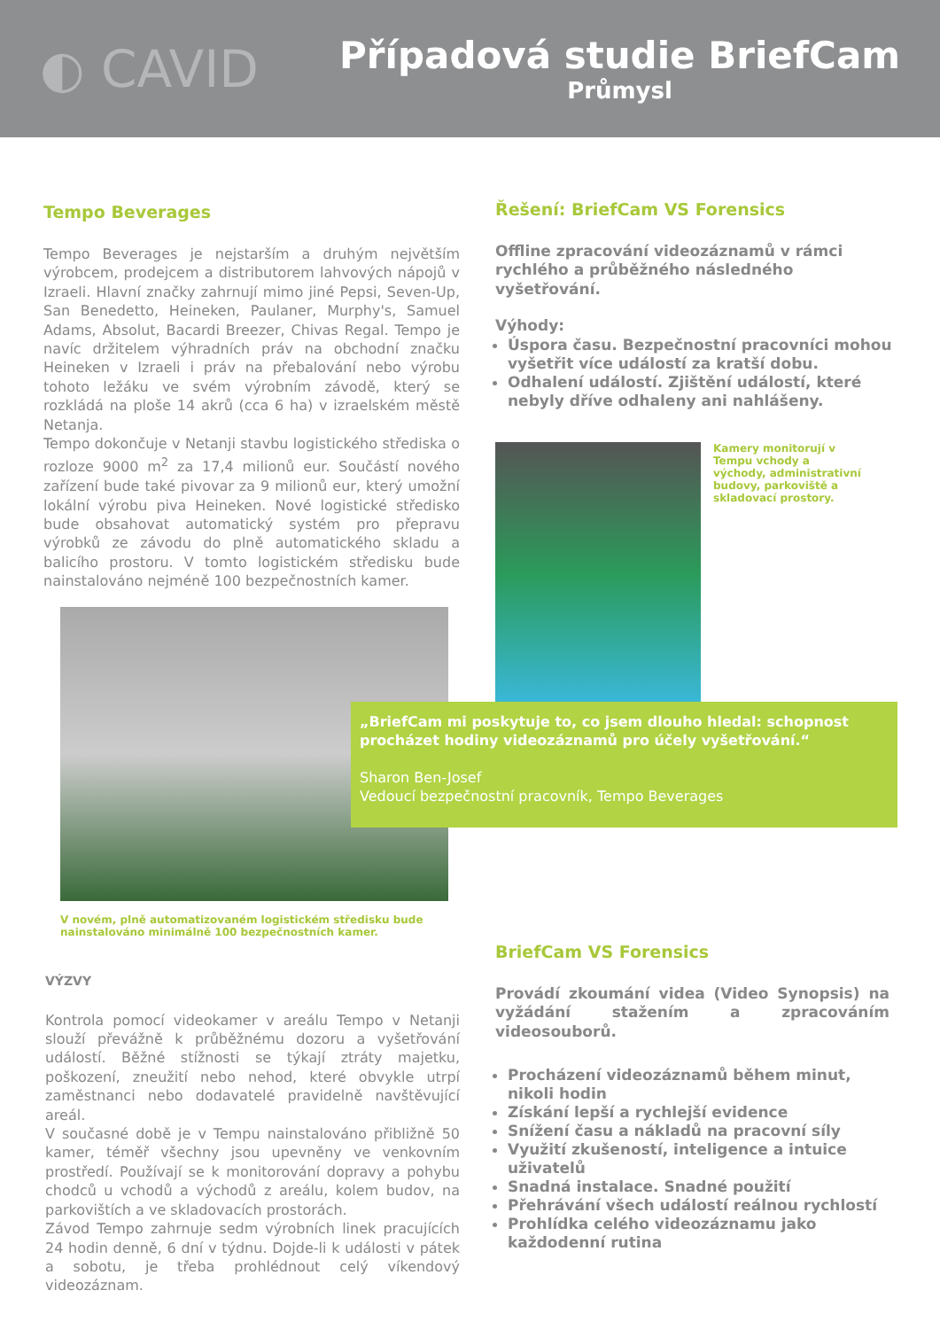◐ CAVID
Případová studie BriefCam
Průmysl
Tempo Beverages
Tempo Beverages je nejstarším a druhým největším výrobcem, prodejcem a distributorem lahvových nápojů v Izraeli. Hlavní značky zahrnují mimo jiné Pepsi, Seven-Up, San Benedetto, Heineken, Paulaner, Murphy's, Samuel Adams, Absolut, Bacardi Breezer, Chivas Regal. Tempo je navíc držitelem výhradních práv na obchodní značku Heineken v Izraeli i práv na přebalování nebo výrobu tohoto ležáku ve svém výrobním závodě, který se rozkládá na ploše 14 akrů (cca 6 ha) v izraelském městě Netanja.
Tempo dokončuje v Netanji stavbu logistického střediska o rozloze 9000 m<sup>2</sup> za 17,4 milionů eur. Součástí nového zařízení bude také pivovar za 9 milionů eur, který umožní lokální výrobu piva Heineken. Nové logistické středisko bude obsahovat automatický systém pro přepravu výrobků ze závodu do plně automatického skladu a balicího prostoru. V tomto logistickém středisku bude nainstalováno nejméně 100 bezpečnostních kamer.
V novém, plně automatizovaném logistickém středisku bude nainstalováno minimálně 100 bezpečnostních kamer.
VÝZVY
Kontrola pomocí videokamer v areálu Tempo v Netanji slouží převážně k průběžnému dozoru a vyšetřování událostí. Běžné stížnosti se týkají ztráty majetku, poškození, zneužití nebo nehod, které obvykle utrpí zaměstnanci nebo dodavatelé pravidelně navštěvující areál.
V současné době je v Tempu nainstalováno přibližně 50 kamer, téměř všechny jsou upevněny ve venkovním prostředí. Používají se k monitorování dopravy a pohybu chodců u vchodů a východů z areálu, kolem budov, na parkovištích a ve skladovacích prostorách.
Závod Tempo zahrnuje sedm výrobních linek pracujících 24 hodin denně, 6 dní v týdnu. Dojde-li k události v pátek a sobotu, je třeba prohlédnout celý víkendový videozáznam.
Řešení: BriefCam VS Forensics
Offline zpracování videozáznamů v rámci rychlého a průběžného následného vyšetřování.
Výhody:
Úspora času. Bezpečnostní pracovníci mohou vyšetřit více událostí za kratší dobu.
Odhalení událostí. Zjištění událostí, které nebyly dříve odhaleny ani nahlášeny.
Kamery monitorují v Tempu vchody a východy, administrativní budovy, parkoviště a skladovací prostory.
„BriefCam mi poskytuje to, co jsem dlouho hledal: schopnost procházet hodiny videozáznamů pro účely vyšetřování.“
Sharon Ben-Josef
Vedoucí bezpečnostní pracovník, Tempo Beverages
BriefCam VS Forensics
Provádí zkoumání videa (Video Synopsis) na vyžádání stažením a zpracováním videosouborů.
Procházení videozáznamů během minut, nikoli hodin
Získání lepší a rychlejší evidence
Snížení času a nákladů na pracovní síly
Využití zkušeností, inteligence a intuice uživatelů
Snadná instalace. Snadné použití
Přehrávání všech událostí reálnou rychlostí
Prohlídka celého videozáznamu jako každodenní rutina